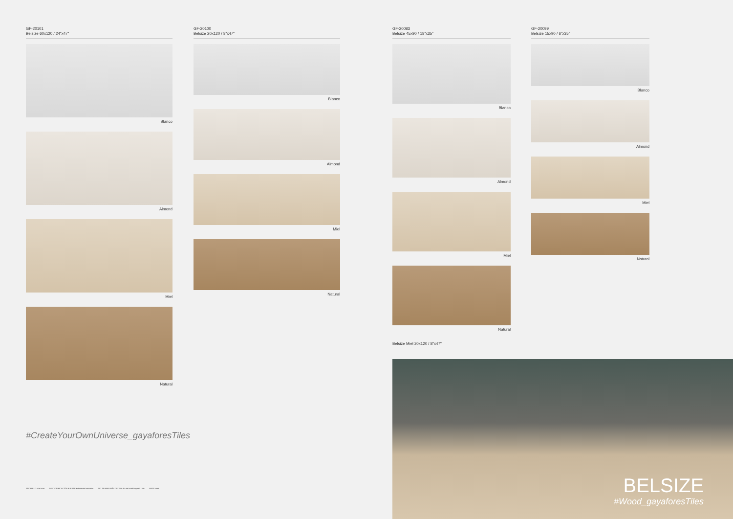GF-20101
Belsize 60x120 / 24"x47"
Blanco
Almond
Miel
Natural
#CreateYourOwnUniverse_gayaforesTiles
ANTIHIELO non frost DESTONIFICACIÓN FUERTE substantial variation NO TRABAR MÁS DE 15% do not bond beyond 15% MATE matt
GF-20100
Belsize 20x120 / 8"x47"
Blanco
Almond
Miel
Natural
GF-20083
Belsize 45x90 / 18"x35"
Blanco
Almond
Miel
Natural
Belsize Miel 20x120 / 8"x47"
GF-20099
Belsize 15x90 / 6"x35"
Blanco
Almond
Miel
Natural
BELSIZE
#Wood_gayaforesTiles